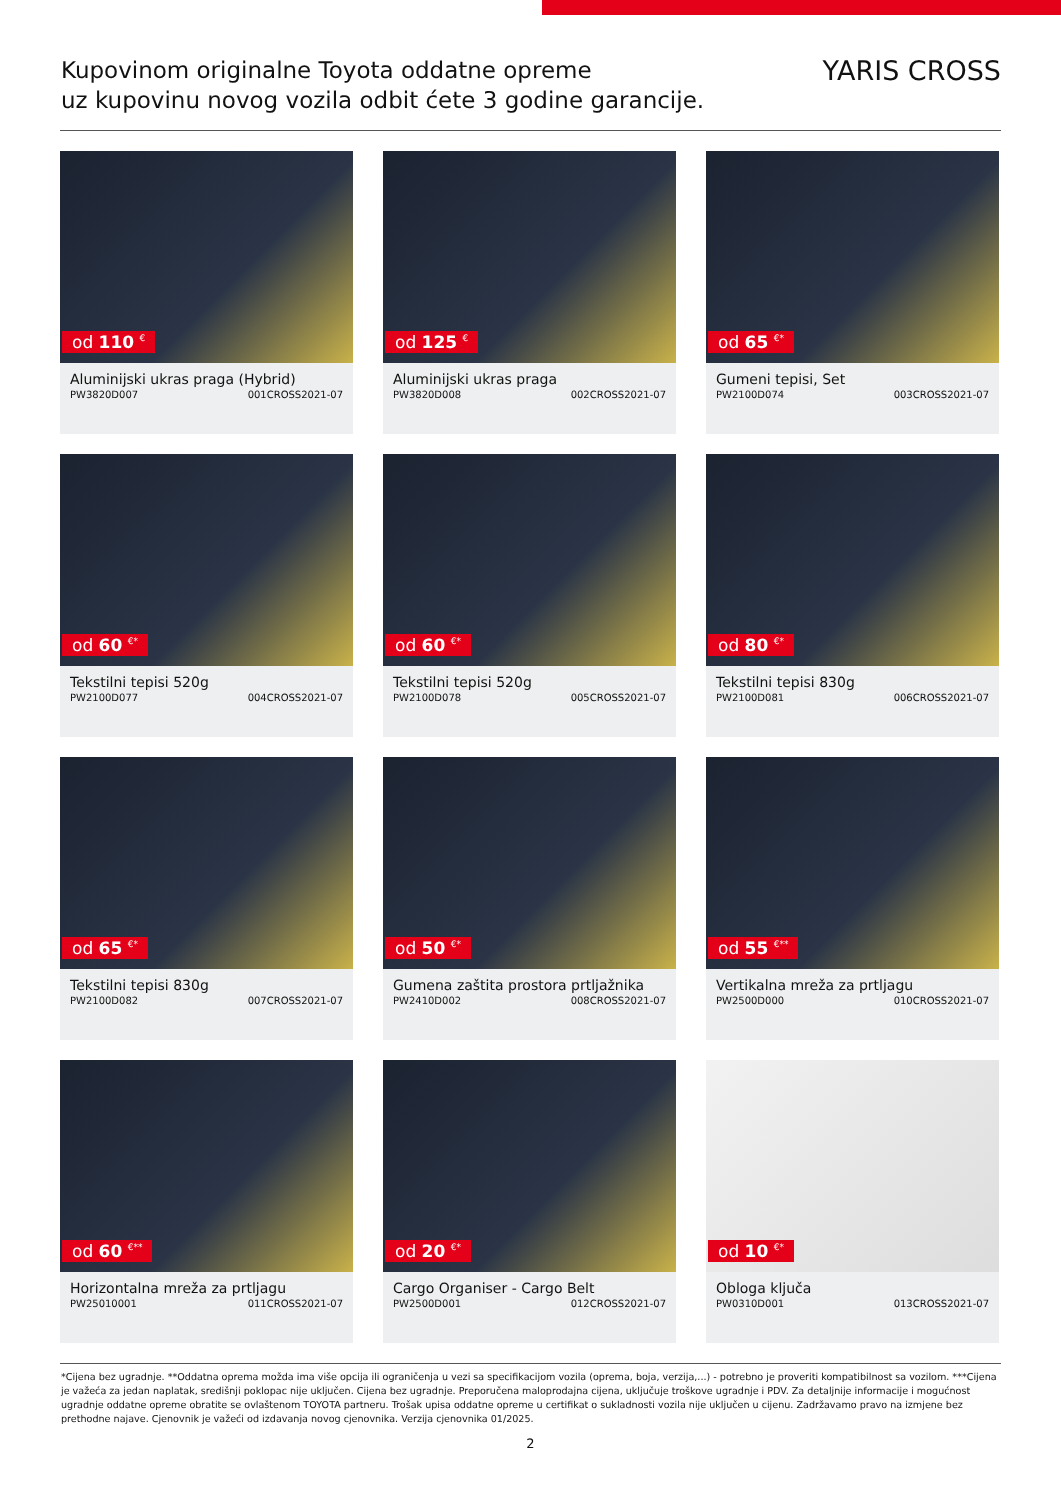Kupovinom originalne Toyota oddatne opreme
uz kupovinu novog vozila odbit ćete 3 godine garancije.
YARIS CROSS
od 110 <sup>€</sup>
Aluminijski ukras praga (Hybrid)
PW3820D007 001CROSS2021-07
od 125 <sup>€</sup>
Aluminijski ukras praga
PW3820D008 002CROSS2021-07
od 65 <sup>€*</sup>
Gumeni tepisi, Set
PW2100D074 003CROSS2021-07
od 60 <sup>€*</sup>
Tekstilni tepisi 520g
PW2100D077 004CROSS2021-07
od 60 <sup>€*</sup>
Tekstilni tepisi 520g
PW2100D078 005CROSS2021-07
od 80 <sup>€*</sup>
Tekstilni tepisi 830g
PW2100D081 006CROSS2021-07
od 65 <sup>€*</sup>
Tekstilni tepisi 830g
PW2100D082 007CROSS2021-07
od 50 <sup>€*</sup>
Gumena zaštita prostora prtljažnika
PW2410D002 008CROSS2021-07
od 55 <sup>€**</sup>
Vertikalna mreža za prtljagu
PW2500D000 010CROSS2021-07
od 60 <sup>€**</sup>
Horizontalna mreža za prtljagu
PW25010001 011CROSS2021-07
od 20 <sup>€*</sup>
Cargo Organiser - Cargo Belt
PW2500D001 012CROSS2021-07
od 10 <sup>€*</sup>
Obloga ključa
PW0310D001 013CROSS2021-07
*Cijena bez ugradnje. **Oddatna oprema možda ima više opcija ili ograničenja u vezi sa specifikacijom vozila (oprema, boja, verzija,...) - potrebno je proveriti kompatibilnost sa vozilom. ***Cijena je važeća za jedan naplatak, središnji poklopac nije uključen. Cijena bez ugradnje. Preporučena maloprodajna cijena, uključuje troškove ugradnje i PDV. Za detaljnije informacije i mogućnost ugradnje oddatne opreme obratite se ovlaštenom TOYOTA partneru. Trošak upisa oddatne opreme u certifikat o sukladnosti vozila nije uključen u cijenu. Zadržavamo pravo na izmjene bez prethodne najave. Cjenovnik je važeći od izdavanja novog cjenovnika. Verzija cjenovnika 01/2025.
2